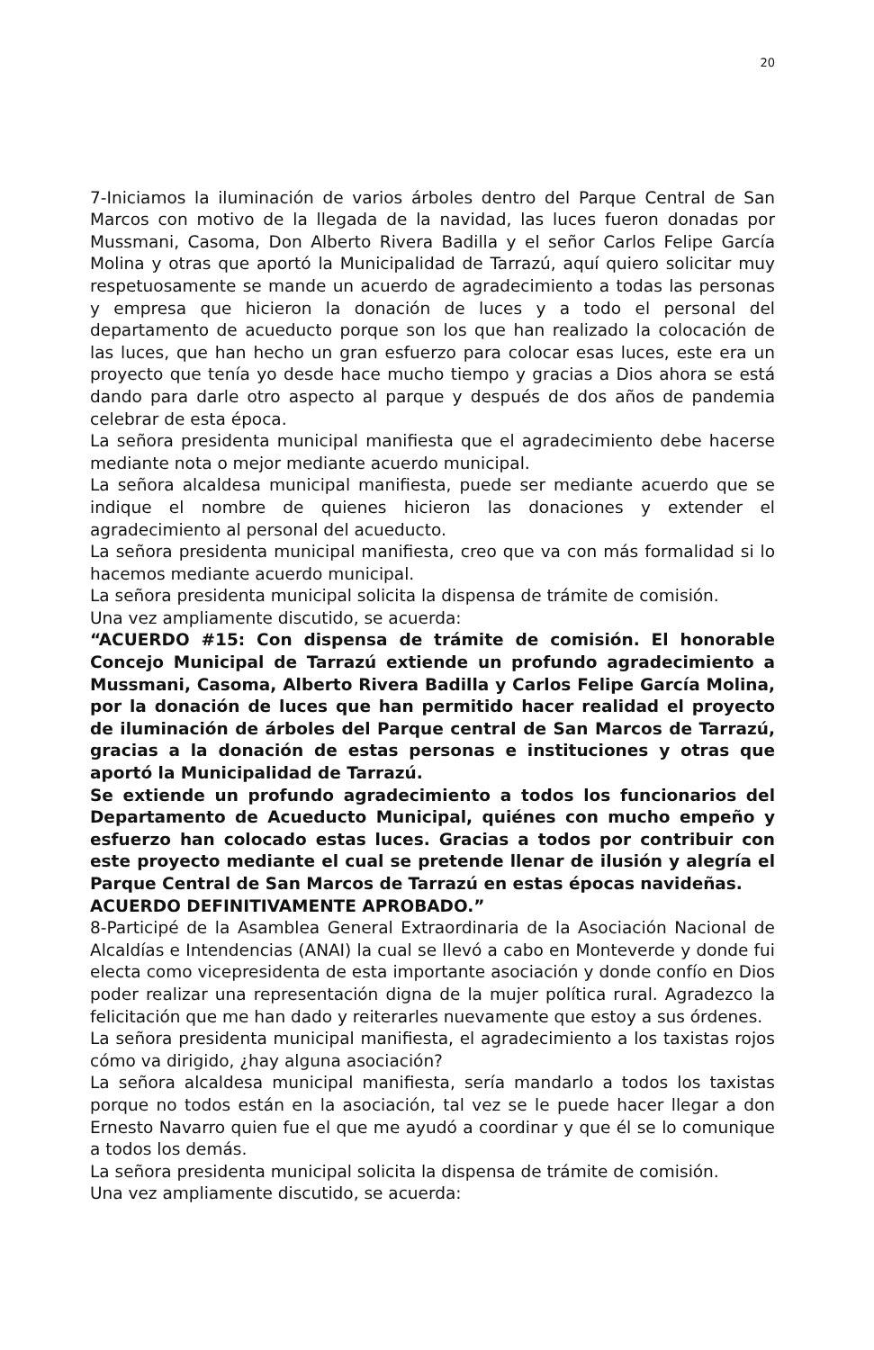20
7-Iniciamos la iluminación de varios árboles dentro del Parque Central de San Marcos con motivo de la llegada de la navidad, las luces fueron donadas por Mussmani, Casoma, Don Alberto Rivera Badilla y el señor Carlos Felipe García Molina y otras que aportó la Municipalidad de Tarrazú, aquí quiero solicitar muy respetuosamente se mande un acuerdo de agradecimiento a todas las personas y empresa que hicieron la donación de luces y a todo el personal del departamento de acueducto porque son los que han realizado la colocación de las luces, que han hecho un gran esfuerzo para colocar esas luces, este era un proyecto que tenía yo desde hace mucho tiempo y gracias a Dios ahora se está dando para darle otro aspecto al parque y después de dos años de pandemia celebrar de esta época.
La señora presidenta municipal manifiesta que el agradecimiento debe hacerse mediante nota o mejor mediante acuerdo municipal.
La señora alcaldesa municipal manifiesta, puede ser mediante acuerdo que se indique el nombre de quienes hicieron las donaciones y extender el agradecimiento al personal del acueducto.
La señora presidenta municipal manifiesta, creo que va con más formalidad si lo hacemos mediante acuerdo municipal.
La señora presidenta municipal solicita la dispensa de trámite de comisión.
Una vez ampliamente discutido, se acuerda:
“ACUERDO #15: Con dispensa de trámite de comisión. El honorable Concejo Municipal de Tarrazú extiende un profundo agradecimiento a Mussmani, Casoma, Alberto Rivera Badilla y Carlos Felipe García Molina, por la donación de luces que han permitido hacer realidad el proyecto de iluminación de árboles del Parque central de San Marcos de Tarrazú, gracias a la donación de estas personas e instituciones y otras que aportó la Municipalidad de Tarrazú.
Se extiende un profundo agradecimiento a todos los funcionarios del Departamento de Acueducto Municipal, quiénes con mucho empeño y esfuerzo han colocado estas luces. Gracias a todos por contribuir con este proyecto mediante el cual se pretende llenar de ilusión y alegría el Parque Central de San Marcos de Tarrazú en estas épocas navideñas.
ACUERDO DEFINITIVAMENTE APROBADO.”
8-Participé de la Asamblea General Extraordinaria de la Asociación Nacional de Alcaldías e Intendencias (ANAI) la cual se llevó a cabo en Monteverde y donde fui electa como vicepresidenta de esta importante asociación y donde confío en Dios poder realizar una representación digna de la mujer política rural. Agradezco la felicitación que me han dado y reiterarles nuevamente que estoy a sus órdenes.
La señora presidenta municipal manifiesta, el agradecimiento a los taxistas rojos cómo va dirigido, ¿hay alguna asociación?
La señora alcaldesa municipal manifiesta, sería mandarlo a todos los taxistas porque no todos están en la asociación, tal vez se le puede hacer llegar a don Ernesto Navarro quien fue el que me ayudó a coordinar y que él se lo comunique a todos los demás.
La señora presidenta municipal solicita la dispensa de trámite de comisión.
Una vez ampliamente discutido, se acuerda: